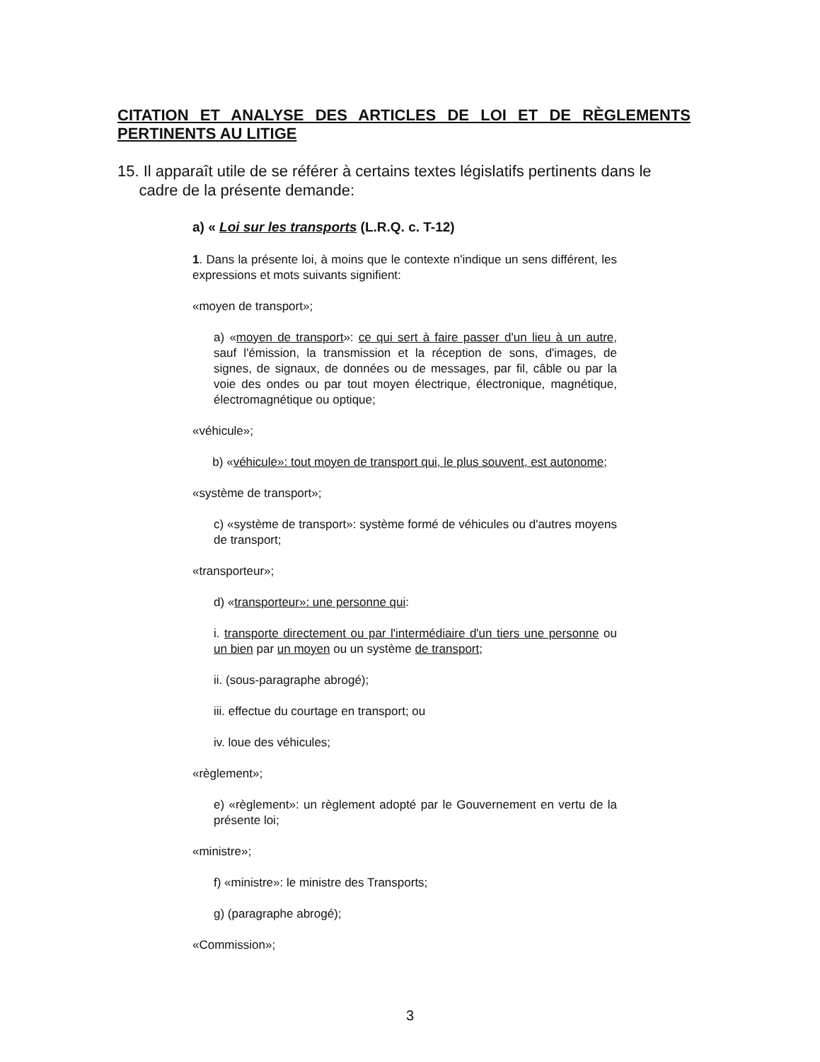CITATION ET ANALYSE DES ARTICLES DE LOI ET DE RÈGLEMENTS PERTINENTS AU LITIGE
15. Il apparaît utile de se référer à certains textes législatifs pertinents dans le
cadre de la présente demande:
a) « Loi sur les transports (L.R.Q. c. T-12)
1. Dans la présente loi, à moins que le contexte n'indique un sens différent, les expressions et mots suivants signifient:
«moyen de transport»;
a) «moyen de transport»: ce qui sert à faire passer d'un lieu à un autre, sauf l'émission, la transmission et la réception de sons, d'images, de signes, de signaux, de données ou de messages, par fil, câble ou par la voie des ondes ou par tout moyen électrique, électronique, magnétique, électromagnétique ou optique;
«véhicule»;
b) «véhicule»: tout moyen de transport qui, le plus souvent, est autonome;
«système de transport»;
c) «système de transport»: système formé de véhicules ou d'autres moyens de transport;
«transporteur»;
d) «transporteur»: une personne qui:
i. transporte directement ou par l'intermédiaire d'un tiers une personne ou un bien par un moyen ou un système de transport;
ii. (sous-paragraphe abrogé);
iii. effectue du courtage en transport; ou
iv. loue des véhicules;
«règlement»;
e) «règlement»: un règlement adopté par le Gouvernement en vertu de la présente loi;
«ministre»;
f) «ministre»: le ministre des Transports;
g) (paragraphe abrogé);
«Commission»;
3